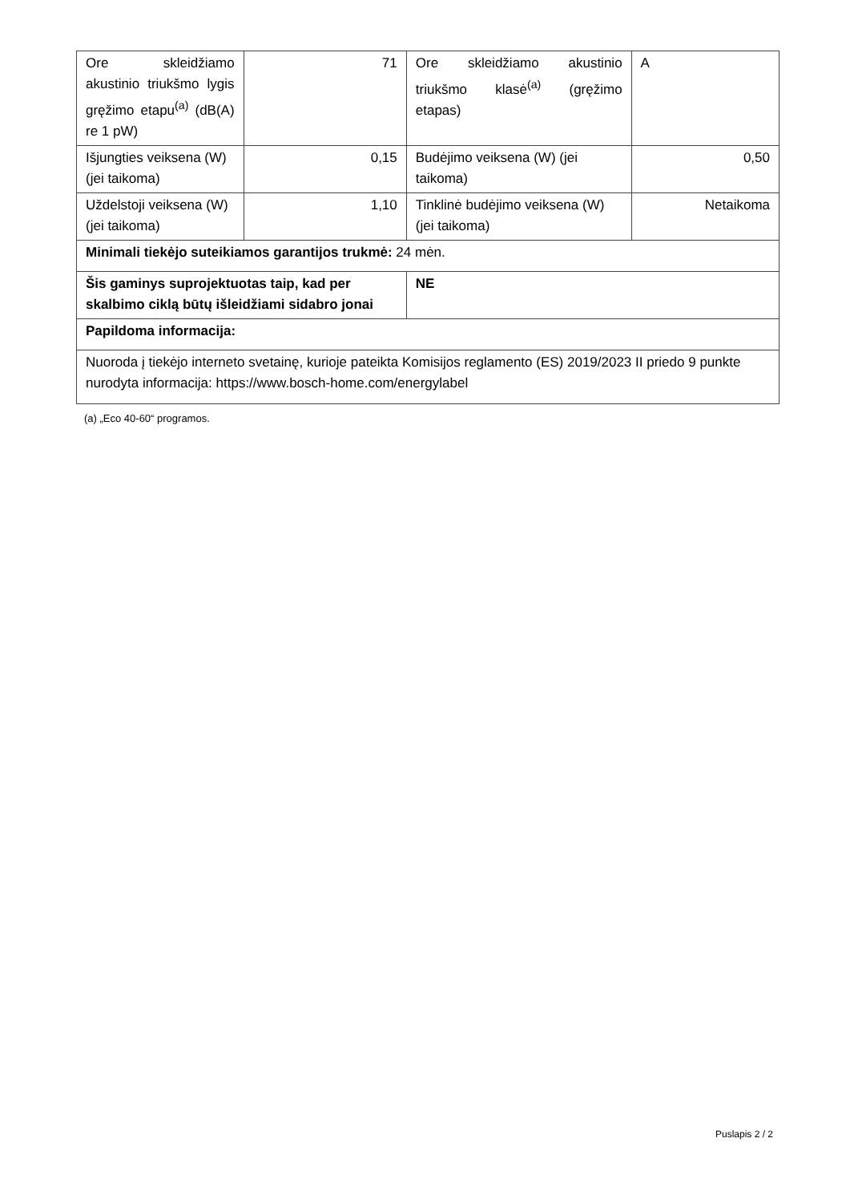| Ore skleidžiamo akustinio triukšmo lygis gręžimo etapu<sup>(a)</sup> (dB(A) re 1 pW) | 71 | Ore skleidžiamo akustinio triukšmo klasė<sup>(a)</sup> (gręžimo etapas) | A |
| Išjungties veiksena (W) (jei taikoma) | 0,15 | Budėjimo veiksena (W) (jei taikoma) | 0,50 |
| Uždelstoji veiksena (W) (jei taikoma) | 1,10 | Tinklinė budėjimo veiksena (W) (jei taikoma) | Netaikoma |
| Minimali tiekėjo suteikiamos garantijos trukmė: 24 mėn. | | | |
| Šis gaminys suprojektuotas taip, kad per skalbimo ciklą būtų išleidžiami sidabro jonai | | NE | |
| Papildoma informacija: | | | |
| Nuoroda į tiekėjo interneto svetainę, kurioje pateikta Komisijos reglamento (ES) 2019/2023 II priedo 9 punkte nurodyta informacija: https://www.bosch-home.com/energylabel | | | |
(a) „Eco 40-60“ programos.
Puslapis 2 / 2